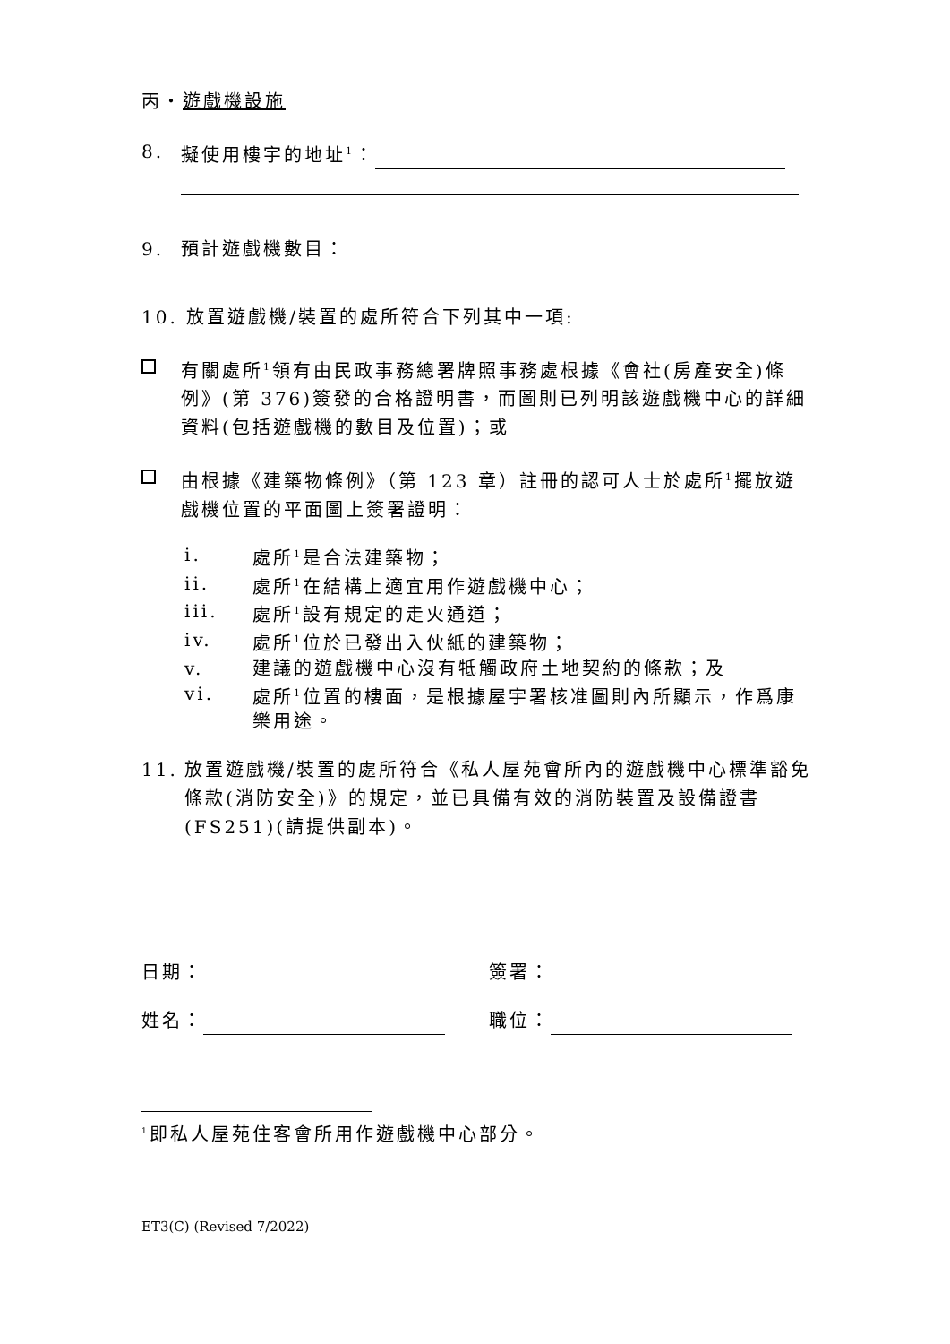丙・遊戲機設施
8. 擬使用樓宇的地址<sup>1</sup>：
9. 預計遊戲機數目：
10. 放置遊戲機/裝置的處所符合下列其中一項:
有關處所<sup>1</sup>領有由民政事務總署牌照事務處根據《會社(房產安全)條例》(第 376)簽發的合格證明書，而圖則已列明該遊戲機中心的詳細資料(包括遊戲機的數目及位置)；或
由根據《建築物條例》（第 123 章）註冊的認可人士於處所<sup>1</sup>擺放遊戲機位置的平面圖上簽署證明：
i. 處所<sup>1</sup>是合法建築物；
ii. 處所<sup>1</sup>在結構上適宜用作遊戲機中心；
iii. 處所<sup>1</sup>設有規定的走火通道；
iv. 處所<sup>1</sup>位於已發出入伙紙的建築物；
v. 建議的遊戲機中心沒有牴觸政府土地契約的條款；及
vi. 處所<sup>1</sup>位置的樓面，是根據屋宇署核准圖則內所顯示，作爲康樂用途。
11. 放置遊戲機/裝置的處所符合《私人屋苑會所內的遊戲機中心標準豁免條款(消防安全)》的規定，並已具備有效的消防裝置及設備證書(FS251)(請提供副本)。
日期： 簽署：
姓名： 職位：
<sup>1</sup> 即私人屋苑住客會所用作遊戲機中心部分。
ET3(C) (Revised 7/2022)